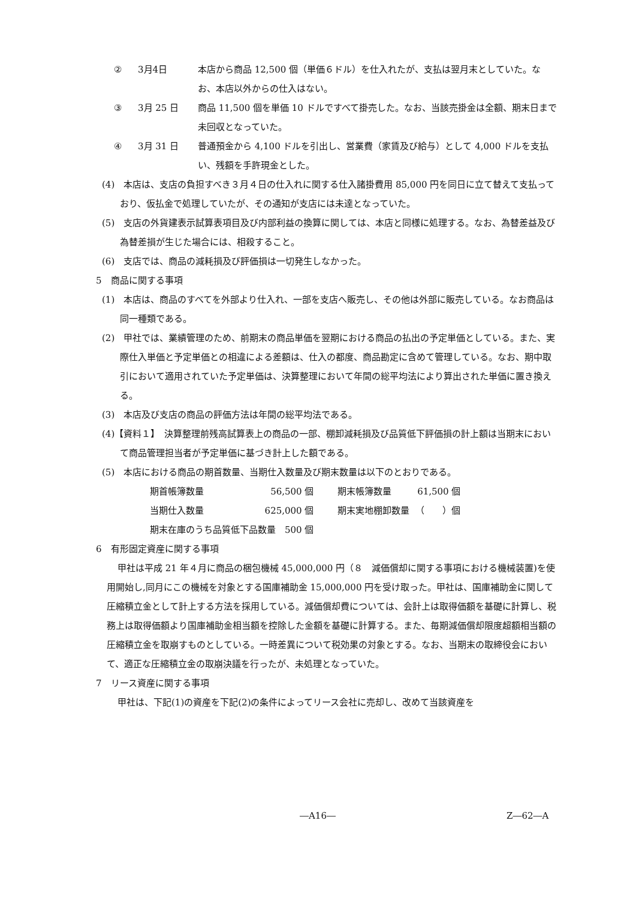② 3月4日 本店から商品 12,500 個（単価６ドル）を仕入れたが、支払は翌月末としていた。なお、本店以外からの仕入はない。
③ 3月 25 日 商品 11,500 個を単価 10 ドルですべて掛売した。なお、当該売掛金は全額、期末日まで未回収となっていた。
④ 3月 31 日 普通預金から 4,100 ドルを引出し、営業費（家賃及び給与）として 4,000 ドルを支払い、残額を手許現金とした。
(4)　本店は、支店の負担すべき３月４日の仕入れに関する仕入諸掛費用 85,000 円を同日に立て替えて支払っており、仮払金で処理していたが、その通知が支店には未達となっていた。
(5)　支店の外貨建表示試算表項目及び内部利益の換算に関しては、本店と同様に処理する。なお、為替差益及び為替差損が生じた場合には、相殺すること。
(6)　支店では、商品の減耗損及び評価損は一切発生しなかった。
5　商品に関する事項
(1)　本店は、商品のすべてを外部より仕入れ、一部を支店へ販売し、その他は外部に販売している。なお商品は同一種類である。
(2)　甲社では、業績管理のため、前期末の商品単価を翌期における商品の払出の予定単価としている。また、実際仕入単価と予定単価との相違による差額は、仕入の都度、商品勘定に含めて管理している。なお、期中取引において適用されていた予定単価は、決算整理において年間の総平均法により算出された単価に置き換える。
(3)　本店及び支店の商品の評価方法は年間の総平均法である。
(4)【資料１】　決算整理前残高試算表上の商品の一部、棚卸減耗損及び品質低下評価損の計上額は当期末において商品管理担当者が予定単価に基づき計上した額である。
(5)　本店における商品の期首数量、当期仕入数量及び期末数量は以下のとおりである。
| 期首帳簿数量 | 56,500 個 | 期末帳簿数量 | 61,500 個 |
| 当期仕入数量 | 625,000 個 | 期末実地棚卸数量 | （ ）個 |
| 期末在庫のうち品質低下品数量 500 個 | | | |
6　有形固定資産に関する事項
甲社は平成 21 年４月に商品の梱包機械 45,000,000 円（８　減価償却に関する事項における機械装置)を使用開始し,同月にこの機械を対象とする国庫補助金 15,000,000 円を受け取った。甲社は、国庫補助金に関して圧縮積立金として計上する方法を採用している。減価償却費については、会計上は取得価額を基礎に計算し、税務上は取得価額より国庫補助金相当額を控除した金額を基礎に計算する。また、毎期減価償却限度超額相当額の圧縮積立金を取崩すものとしている。一時差異について税効果の対象とする。なお、当期末の取締役会において、適正な圧縮積立金の取崩決議を行ったが、未処理となっていた。
7　リース資産に関する事項
甲社は、下記(1)の資産を下記(2)の条件によってリース会社に売却し、改めて当該資産を
―A16― Z―62―A